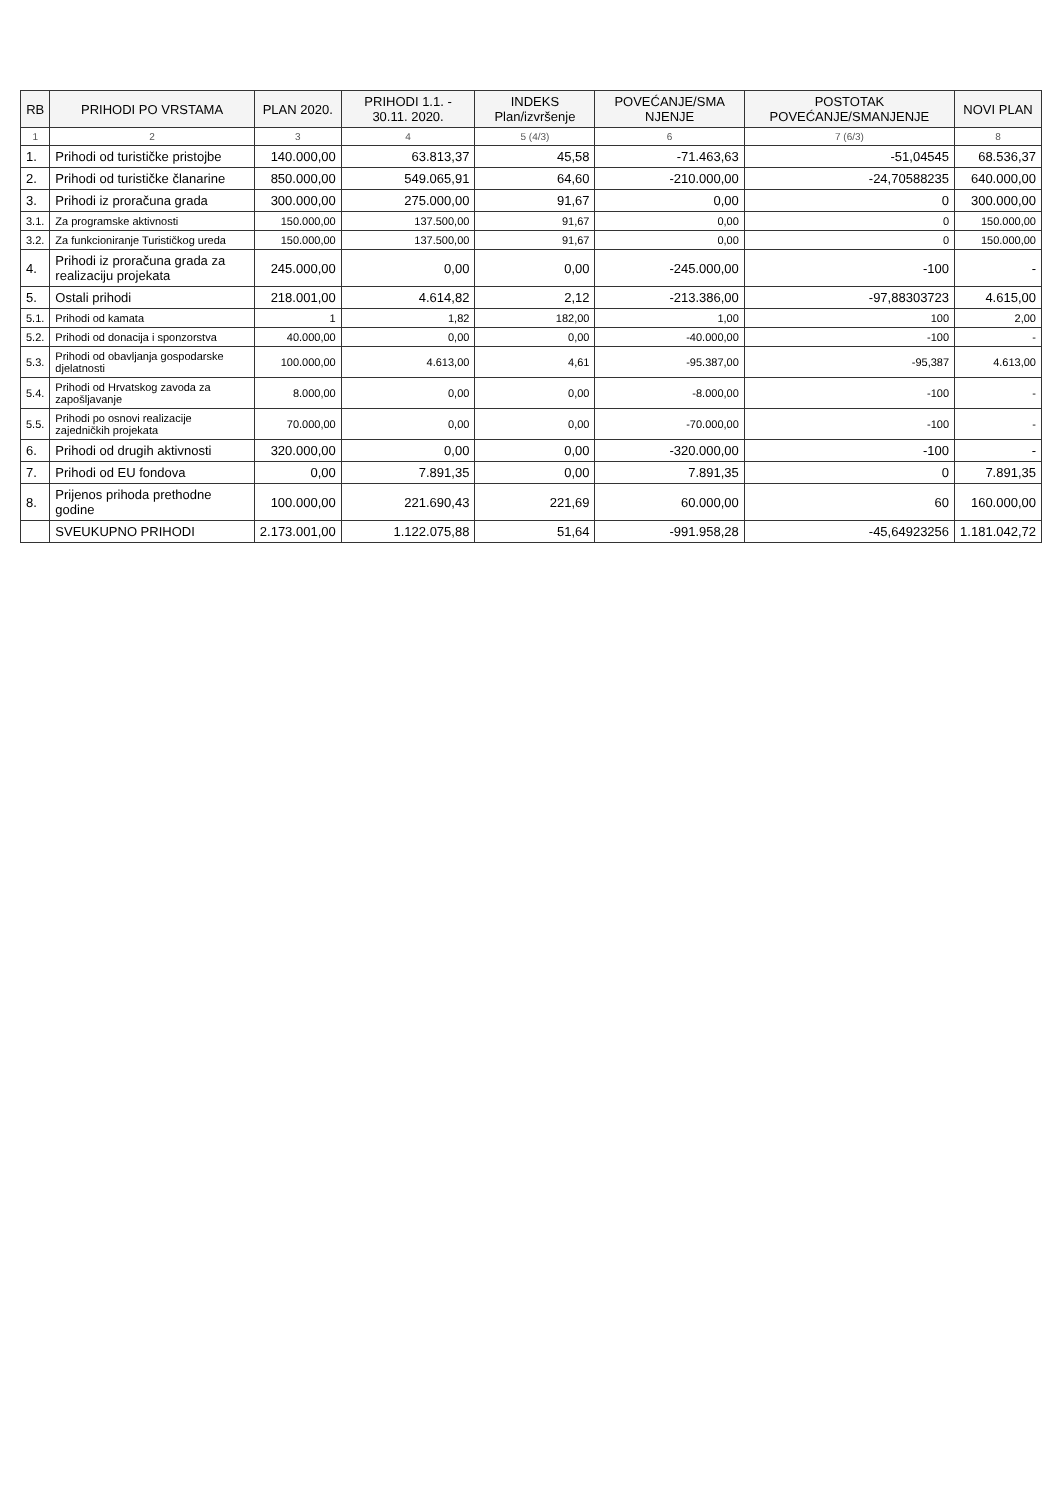| RB | PRIHODI PO VRSTAMA | PLAN 2020. | PRIHODI 1.1. - 30.11. 2020. | INDEKS Plan/izvršenje | POVEĆANJE/SMA NJENJE | POSTOTAK POVEĆANJE/SMANJENJE | NOVI PLAN |
| --- | --- | --- | --- | --- | --- | --- | --- |
| 1 | 2 | 3 | 4 | 5 (4/3) | 6 | 7 (6/3) | 8 |
| 1. | Prihodi od turističke pristojbe | 140.000,00 | 63.813,37 | 45,58 | -71.463,63 | -51,04545 | 68.536,37 |
| 2. | Prihodi od turističke članarine | 850.000,00 | 549.065,91 | 64,60 | -210.000,00 | -24,70588235 | 640.000,00 |
| 3. | Prihodi iz proračuna grada | 300.000,00 | 275.000,00 | 91,67 | 0,00 | 0 | 300.000,00 |
| 3.1. | Za programske aktivnosti | 150.000,00 | 137.500,00 | 91,67 | 0,00 | 0 | 150.000,00 |
| 3.2. | Za funkcioniranje Turističkog ureda | 150.000,00 | 137.500,00 | 91,67 | 0,00 | 0 | 150.000,00 |
| 4. | Prihodi iz proračuna grada za realizaciju projekata | 245.000,00 | 0,00 | 0,00 | -245.000,00 | -100 | - |
| 5. | Ostali prihodi | 218.001,00 | 4.614,82 | 2,12 | -213.386,00 | -97,88303723 | 4.615,00 |
| 5.1. | Prihodi od kamata | 1 | 1,82 | 182,00 | 1,00 | 100 | 2,00 |
| 5.2. | Prihodi od donacija i sponzorstva | 40.000,00 | 0,00 | 0,00 | -40.000,00 | -100 | - |
| 5.3. | Prihodi od obavljanja gospodarske djelatnosti | 100.000,00 | 4.613,00 | 4,61 | -95.387,00 | -95,387 | 4.613,00 |
| 5.4. | Prihodi od Hrvatskog zavoda za zapošljavanje | 8.000,00 | 0,00 | 0,00 | -8.000,00 | -100 | - |
| 5.5. | Prihodi po osnovi realizacije zajedničkih projekata | 70.000,00 | 0,00 | 0,00 | -70.000,00 | -100 | - |
| 6. | Prihodi od drugih aktivnosti | 320.000,00 | 0,00 | 0,00 | -320.000,00 | -100 | - |
| 7. | Prihodi od EU fondova | 0,00 | 7.891,35 | 0,00 | 7.891,35 | 0 | 7.891,35 |
| 8. | Prijenos prihoda prethodne godine | 100.000,00 | 221.690,43 | 221,69 | 60.000,00 | 60 | 160.000,00 |
| | SVEUKUPNO PRIHODI | 2.173.001,00 | 1.122.075,88 | 51,64 | -991.958,28 | -45,64923256 | 1.181.042,72 |